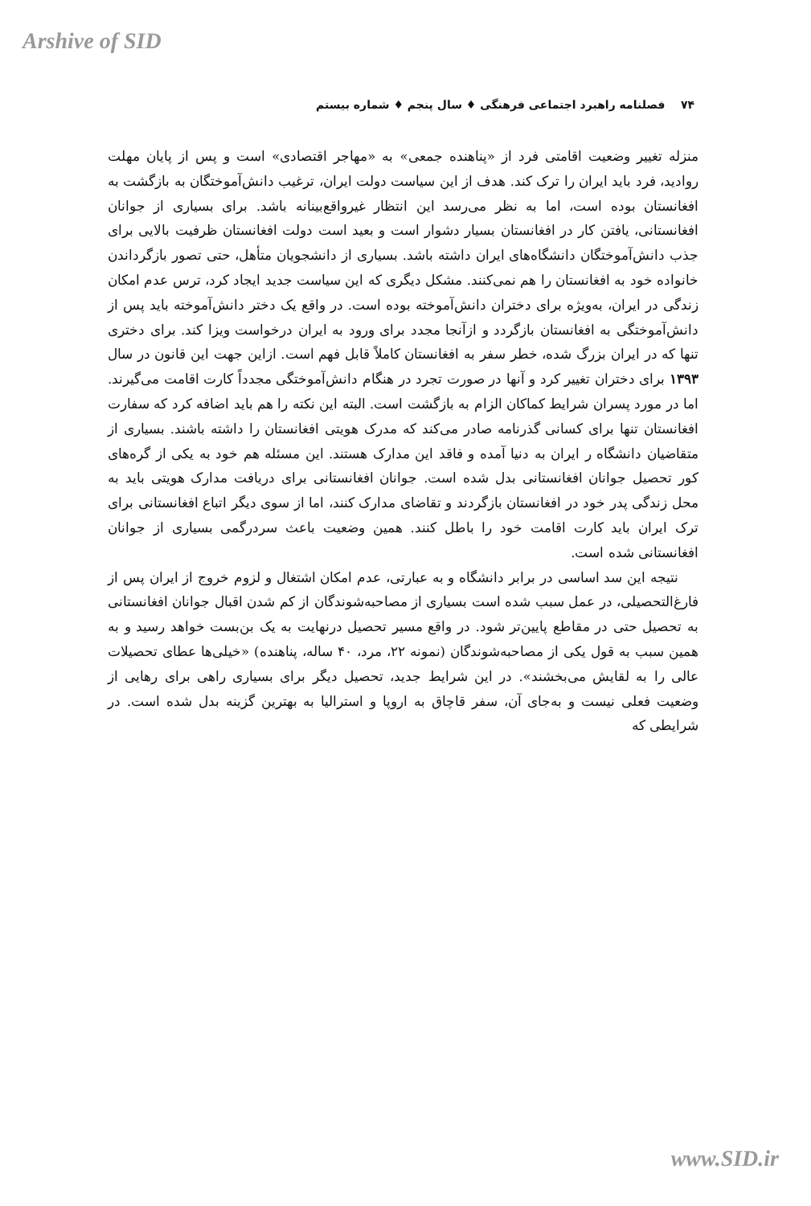Arshive of SID
۷۴ فصلنامه راهبرد اجتماعی فرهنگی ♦ سال پنجم ♦ شماره بیستم
منزله تغییر وضعیت اقامتی فرد از «پناهنده جمعی» به «مهاجر اقتصادی» است و پس از پایان مهلت روادید، فرد باید ایران را ترک کند. هدف از این سیاست دولت ایران، ترغیب دانش‌آموختگان به بازگشت به افغانستان بوده است، اما به نظر می‌رسد این انتظار غیرواقع‌بینانه باشد. برای بسیاری از جوانان افغانستانی، یافتن کار در افغانستان بسیار دشوار است و بعید است دولت افغانستان ظرفیت بالایی برای جذب دانش‌آموختگان دانشگاه‌های ایران داشته باشد. بسیاری از دانشجویان متأهل، حتی تصور بازگرداندن خانواده خود به افغانستان را هم نمی‌کنند. مشکل دیگری که این سیاست جدید ایجاد کرد، ترس عدم امکان زندگی در ایران، به‌ویژه برای دختران دانش‌آموخته بوده است. در واقع یک دختر دانش‌آموخته باید پس از دانش‌آموختگی به افغانستان بازگردد و ازآنجا مجدد برای ورود به ایران درخواست ویزا کند. برای دختری تنها که در ایران بزرگ شده، خطر سفر به افغانستان کاملاً قابل فهم است. ازاین جهت این قانون در سال ۱۳۹۳ برای دختران تغییر کرد و آنها در صورت تجرد در هنگام دانش‌آموختگی مجدداً کارت اقامت می‌گیرند. اما در مورد پسران شرایط کماکان الزام به بازگشت است. البته این نکته را هم باید اضافه کرد که سفارت افغانستان تنها برای کسانی گذرنامه صادر می‌کند که مدرک هویتی افغانستان را داشته باشند. بسیاری از متقاضیان دانشگاه ر ایران به دنیا آمده و فاقد این مدارک هستند. این مسئله هم خود به یکی از گره‌های کور تحصیل جوانان افغانستانی بدل شده است. جوانان افغانستانی برای دریافت مدارک هویتی باید به محل زندگی پدر خود در افغانستان بازگردند و تقاضای مدارک کنند، اما از سوی دیگر اتباع افغانستانی برای ترک ایران باید کارت اقامت خود را باطل کنند. همین وضعیت باعث سردرگمی بسیاری از جوانان افغانستانی شده است.
نتیجه این سد اساسی در برابر دانشگاه و به عبارتی، عدم امکان اشتغال و لزوم خروج از ایران پس از فارغ‌التحصیلی، در عمل سبب شده است بسیاری از مصاحبه‌شوندگان از کم شدن اقبال جوانان افغانستانی به تحصیل حتی در مقاطع پایین‌تر شود. در واقع مسیر تحصیل درنهایت به یک بن‌بست خواهد رسید و به همین سبب به قول یکی از مصاحبه‌شوندگان (نمونه ۲۲، مرد، ۴۰ ساله، پناهنده) «خیلی‌ها عطای تحصیلات عالی را به لقایش می‌بخشند». در این شرایط جدید، تحصیل دیگر برای بسیاری راهی برای رهایی از وضعیت فعلی نیست و به‌جای آن، سفر قاچاق به اروپا و استرالیا به بهترین گزینه بدل شده است. در شرایطی که
www.SID.ir